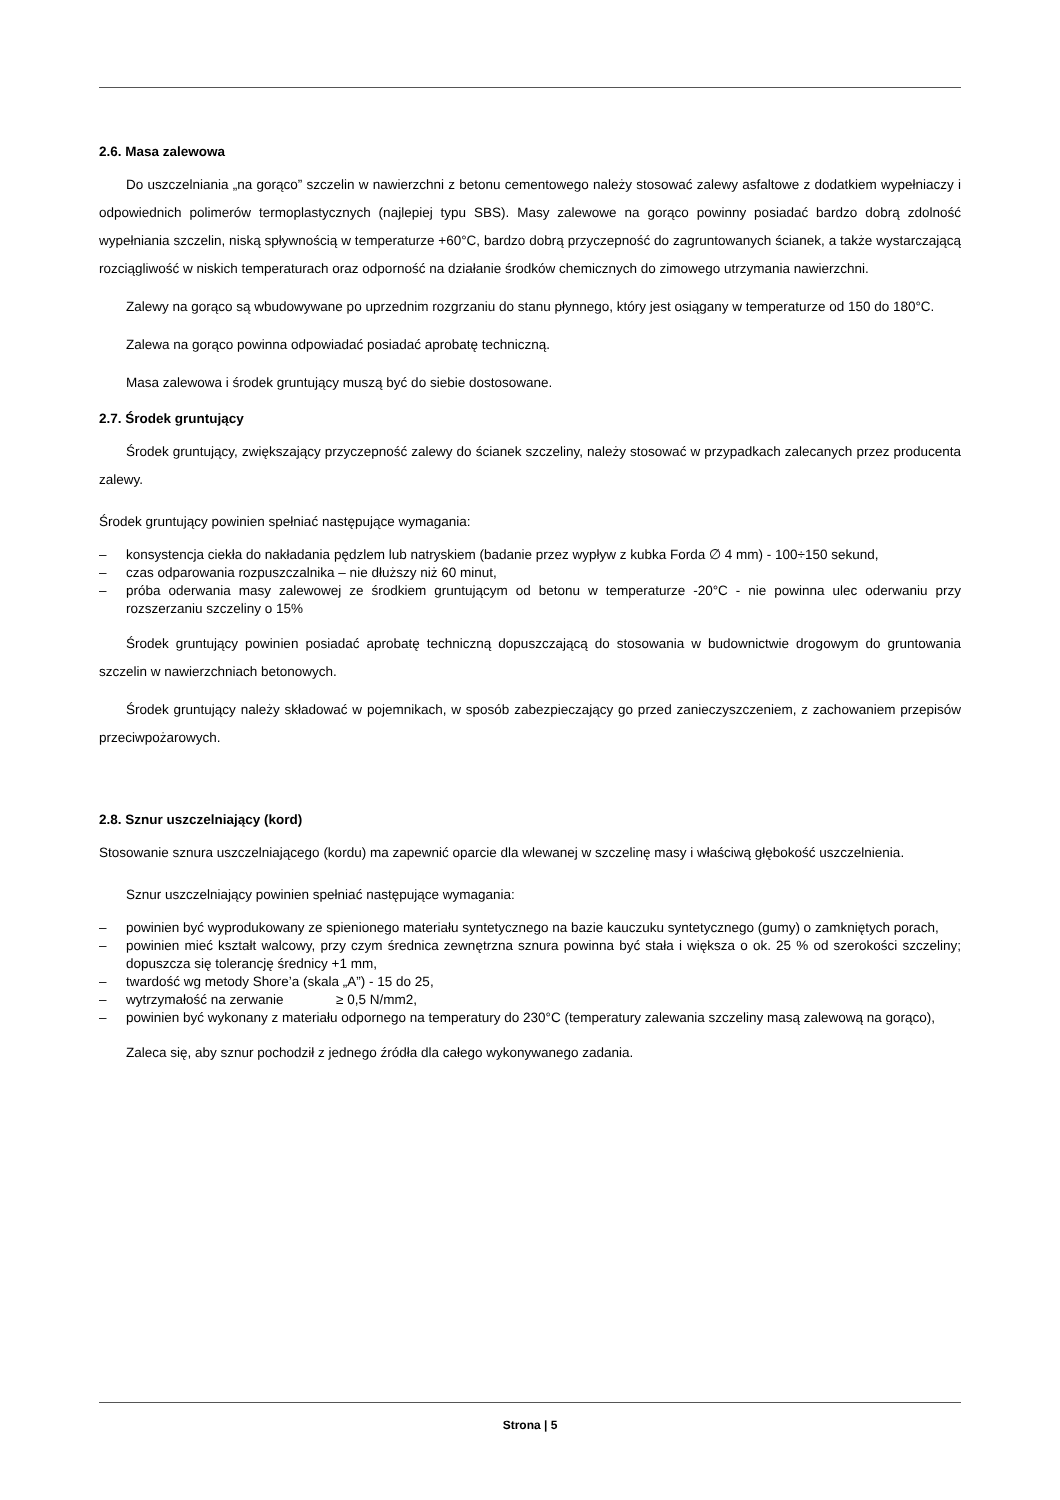2.6. Masa zalewowa
Do uszczelniania „na gorąco” szczelin w nawierzchni z betonu cementowego należy stosować zalewy asfaltowe z dodatkiem wypełniaczy i odpowiednich polimerów termoplastycznych (najlepiej typu SBS). Masy zalewowe na gorąco powinny posiadać bardzo dobrą zdolność wypełniania szczelin, niską spływnością w temperaturze +60°C, bardzo dobrą przyczepność do zagruntowanych ścianek, a także wystarczającą rozciągliwość w niskich temperaturach oraz odporność na działanie środków chemicznych do zimowego utrzymania nawierzchni.
Zalewy na gorąco są wbudowywane po uprzednim rozgrzaniu do stanu płynnego, który jest osiągany w temperaturze od 150 do 180°C.
Zalewa na gorąco powinna odpowiadać posiadać aprobatę techniczną.
Masa zalewowa i środek gruntujący muszą być do siebie dostosowane.
2.7. Środek gruntujący
Środek gruntujący, zwiększający przyczepność zalewy do ścianek szczeliny, należy stosować w przypadkach zalecanych przez producenta zalewy.
Środek gruntujący powinien spełniać następujące wymagania:
– konsystencja ciekła do nakładania pędzlem lub natryskiem (badanie przez wypływ z kubka Forda ∅ 4 mm) - 100÷150 sekund,
– czas odparowania rozpuszczalnika – nie dłuższy niż 60 minut,
– próba oderwania masy zalewowej ze środkiem gruntującym od betonu w temperaturze -20°C - nie powinna ulec oderwaniu przy rozszerzaniu szczeliny o 15%
Środek gruntujący powinien posiadać aprobatę techniczną dopuszczającą do stosowania w budownictwie drogowym do gruntowania szczelin w nawierzchniach betonowych.
Środek gruntujący należy składować w pojemnikach, w sposób zabezpieczający go przed zanieczyszczeniem, z zachowaniem przepisów przeciwpożarowych.
2.8. Sznur uszczelniający (kord)
Stosowanie sznura uszczelniającego (kordu) ma zapewnić oparcie dla wlewanej w szczelinę masy i właściwą głębokość uszczelnienia.
Sznur uszczelniający powinien spełniać następujące wymagania:
– powinien być wyprodukowany ze spienionego materiału syntetycznego na bazie kauczuku syntetycznego (gumy) o zamkniętych porach,
– powinien mieć kształt walcowy, przy czym średnica zewnętrzna sznura powinna być stała i większa o ok. 25 % od szerokości szczeliny; dopuszcza się tolerancję średnicy +1 mm,
– twardość wg metody Shore’a (skala „A”) - 15 do 25,
– wytrzymałość na zerwanie ≥ 0,5 N/mm2,
– powinien być wykonany z materiału odpornego na temperatury do 230°C (temperatury zalewania szczeliny masą zalewową na gorąco),
Zaleca się, aby sznur pochodził z jednego źródła dla całego wykonywanego zadania.
Strona | 5